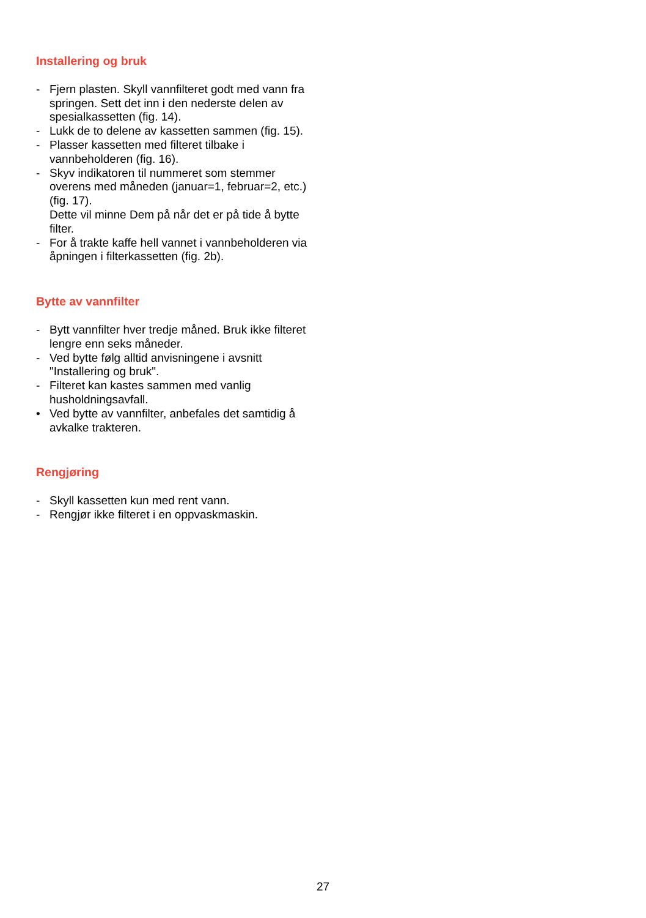Installering og bruk
- Fjern plasten. Skyll vannfilteret godt med vann fra springen. Sett det inn i den nederste delen av spesialkassetten (fig. 14).
- Lukk de to delene av kassetten sammen (fig. 15).
- Plasser kassetten med filteret tilbake i vannbeholderen (fig. 16).
- Skyv indikatoren til nummeret som stemmer overens med måneden (januar=1, februar=2, etc.) (fig. 17).
Dette vil minne Dem på når det er på tide å bytte filter.
- For å trakte kaffe hell vannet i vannbeholderen via åpningen i filterkassetten (fig. 2b).
Bytte av vannfilter
- Bytt vannfilter hver tredje måned. Bruk ikke filteret lengre enn seks måneder.
- Ved bytte følg alltid anvisningene i avsnitt "Installering og bruk".
- Filteret kan kastes sammen med vanlig husholdningsavfall.
• Ved bytte av vannfilter, anbefales det samtidig å avkalke trakteren.
Rengjøring
- Skyll kassetten kun med rent vann.
- Rengjør ikke filteret i en oppvaskmaskin.
27